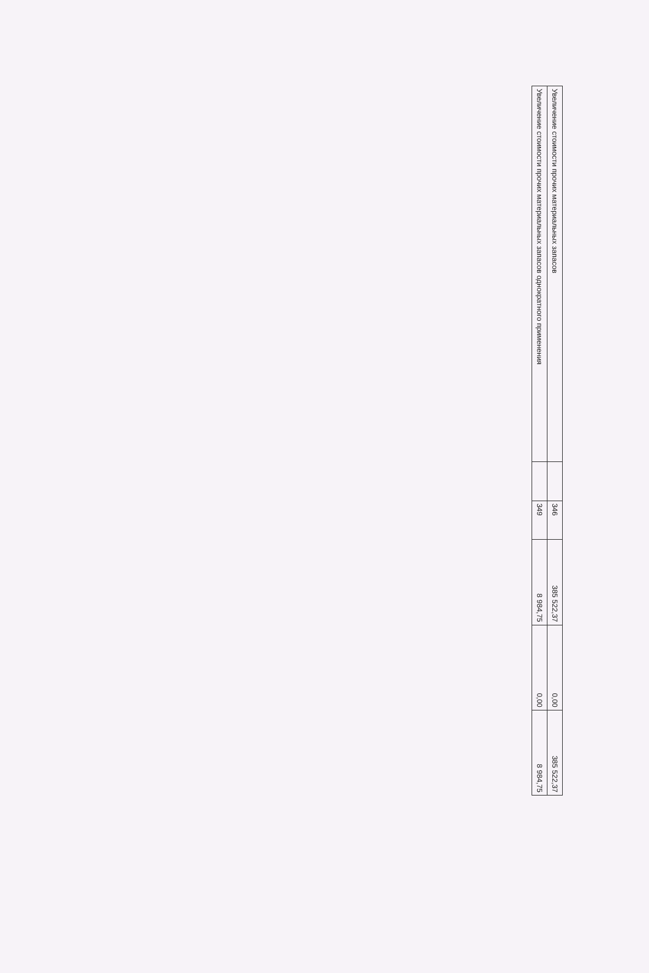| Увеличение стоимости прочих материальных запасов | | 346 | 385 522,37 | 0,00 | 385 522,37 |
| Увеличение стоимости прочих материальных запасов однократного применения | | 349 | 8 984,75 | 0,00 | 8 984,75 |